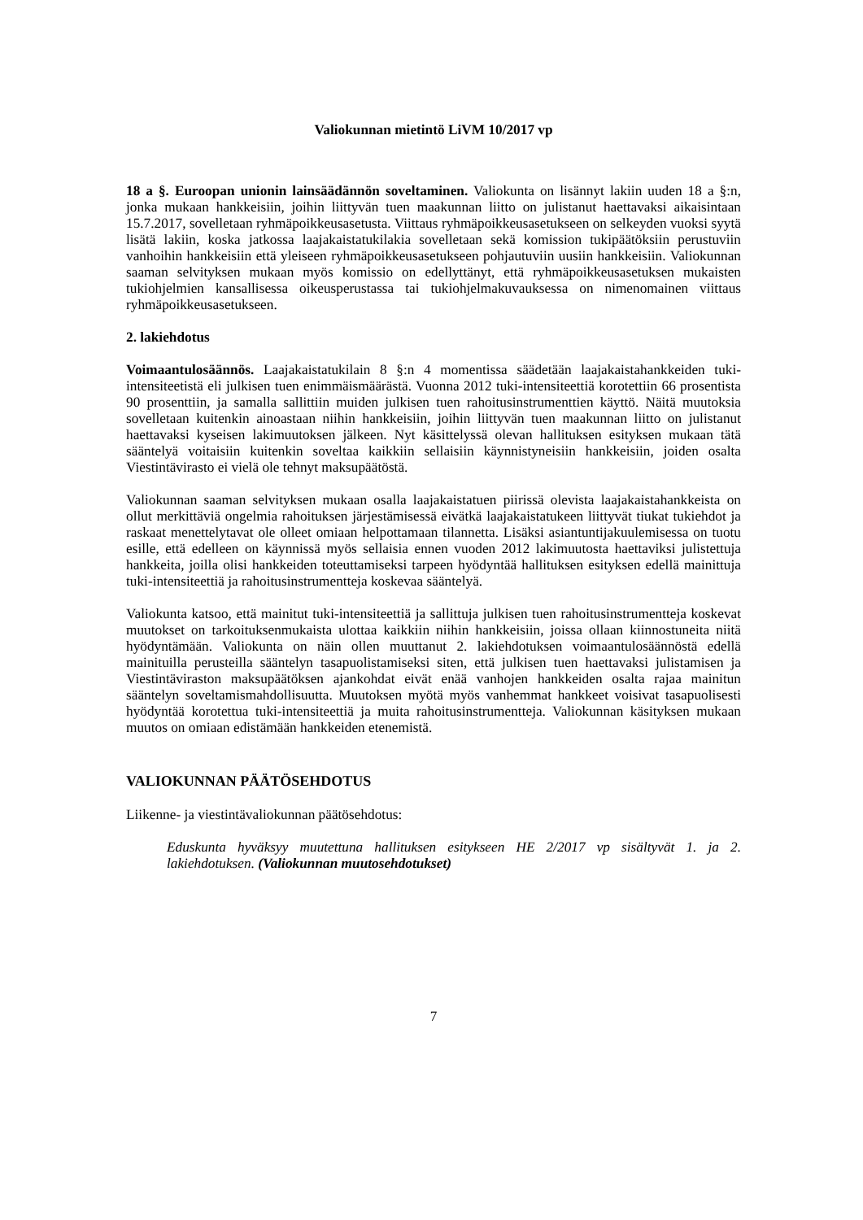Valiokunnan mietintö LiVM 10/2017 vp
18 a §. Euroopan unionin lainsäädännön soveltaminen. Valiokunta on lisännyt lakiin uuden 18 a §:n, jonka mukaan hankkeisiin, joihin liittyvän tuen maakunnan liitto on julistanut haettavaksi aikaisintaan 15.7.2017, sovelletaan ryhmäpoikkeusasetusta. Viittaus ryhmäpoikkeusasetukseen on selkeyden vuoksi syytä lisätä lakiin, koska jatkossa laajakaistatukilakia sovelletaan sekä komission tukipäätöksiin perustuviin vanhoihin hankkeisiin että yleiseen ryhmäpoikkeusasetukseen pohjautuviin uusiin hankkeisiin. Valiokunnan saaman selvityksen mukaan myös komissio on edellyttänyt, että ryhmäpoikkeusasetuksen mukaisten tukiohjelmien kansallisessa oikeusperustassa tai tukiohjelmakuvauksessa on nimenomainen viittaus ryhmäpoikkeusasetukseen.
2. lakiehdotus
Voimaantulosäännös. Laajakaistatukilain 8 §:n 4 momentissa säädetään laajakaistahankkeiden tuki-intensiteetistä eli julkisen tuen enimmäismäärästä. Vuonna 2012 tuki-intensiteettiä korotettiin 66 prosentista 90 prosenttiin, ja samalla sallittiin muiden julkisen tuen rahoitusinstrumenttien käyttö. Näitä muutoksia sovelletaan kuitenkin ainoastaan niihin hankkeisiin, joihin liittyvän tuen maakunnan liitto on julistanut haettavaksi kyseisen lakimuutoksen jälkeen. Nyt käsittelyssä olevan hallituksen esityksen mukaan tätä sääntelyä voitaisiin kuitenkin soveltaa kaikkiin sellaisiin käynnistyneisiin hankkeisiin, joiden osalta Viestintävirasto ei vielä ole tehnyt maksupäätöstä.
Valiokunnan saaman selvityksen mukaan osalla laajakaistatuen piirissä olevista laajakaistahankkeista on ollut merkittäviä ongelmia rahoituksen järjestämisessä eivätkä laajakaistatukeen liittyvät tiukat tukiehdot ja raskaat menettelytavat ole olleet omiaan helpottamaan tilannetta. Lisäksi asiantuntijakuulemisessa on tuotu esille, että edelleen on käynnissä myös sellaisia ennen vuoden 2012 lakimuutosta haettaviksi julistettuja hankkeita, joilla olisi hankkeiden toteuttamiseksi tarpeen hyödyntää hallituksen esityksen edellä mainittuja tuki-intensiteettiä ja rahoitusinstrumentteja koskevaa sääntelyä.
Valiokunta katsoo, että mainitut tuki-intensiteettiä ja sallittuja julkisen tuen rahoitusinstrumentteja koskevat muutokset on tarkoituksenmukaista ulottaa kaikkiin niihin hankkeisiin, joissa ollaan kiinnostuneita niitä hyödyntämään. Valiokunta on näin ollen muuttanut 2. lakiehdotuksen voimaantulosäännöstä edellä mainituilla perusteilla sääntelyn tasapuolistamiseksi siten, että julkisen tuen haettavaksi julistamisen ja Viestintäviraston maksupäätöksen ajankohdat eivät enää vanhojen hankkeiden osalta rajaa mainitun sääntelyn soveltamismahdollisuutta. Muutoksen myötä myös vanhemmat hankkeet voisivat tasapuolisesti hyödyntää korotettua tuki-intensiteettiä ja muita rahoitusinstrumentteja. Valiokunnan käsityksen mukaan muutos on omiaan edistämään hankkeiden etenemistä.
VALIOKUNNAN PÄÄTÖSEHDOTUS
Liikenne- ja viestintävaliokunnan päätösehdotus:
Eduskunta hyväksyy muutettuna hallituksen esitykseen HE 2/2017 vp sisältyvät 1. ja 2. lakiehdotuksen. (Valiokunnan muutosehdotukset)
7